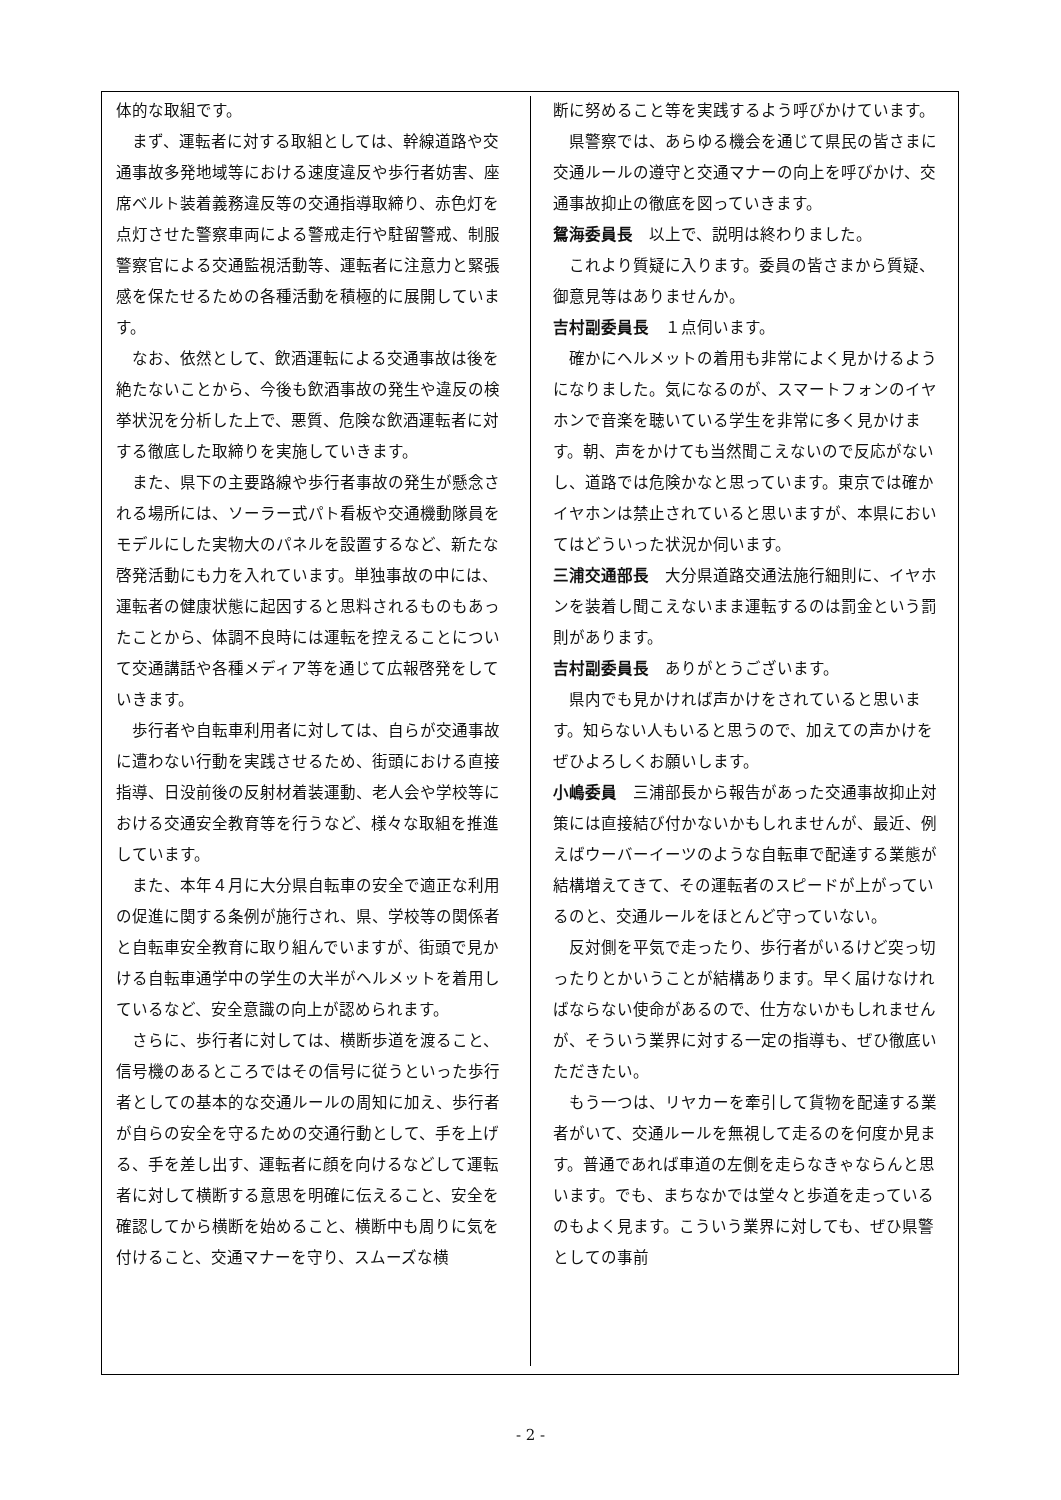体的な取組です。
まず、運転者に対する取組としては、幹線道路や交通事故多発地域等における速度違反や歩行者妨害、座席ベルト装着義務違反等の交通指導取締り、赤色灯を点灯させた警察車両による警戒走行や駐留警戒、制服警察官による交通監視活動等、運転者に注意力と緊張感を保たせるための各種活動を積極的に展開しています。
なお、依然として、飲酒運転による交通事故は後を絶たないことから、今後も飲酒事故の発生や違反の検挙状況を分析した上で、悪質、危険な飲酒運転者に対する徹底した取締りを実施していきます。
また、県下の主要路線や歩行者事故の発生が懸念される場所には、ソーラー式パト看板や交通機動隊員をモデルにした実物大のパネルを設置するなど、新たな啓発活動にも力を入れています。単独事故の中には、運転者の健康状態に起因すると思料されるものもあったことから、体調不良時には運転を控えることについて交通講話や各種メディア等を通じて広報啓発をしていきます。
歩行者や自転車利用者に対しては、自らが交通事故に遭わない行動を実践させるため、街頭における直接指導、日没前後の反射材着装運動、老人会や学校等における交通安全教育等を行うなど、様々な取組を推進しています。
また、本年４月に大分県自転車の安全で適正な利用の促進に関する条例が施行され、県、学校等の関係者と自転車安全教育に取り組んでいますが、街頭で見かける自転車通学中の学生の大半がヘルメットを着用しているなど、安全意識の向上が認められます。
さらに、歩行者に対しては、横断歩道を渡ること、信号機のあるところではその信号に従うといった歩行者としての基本的な交通ルールの周知に加え、歩行者が自らの安全を守るための交通行動として、手を上げる、手を差し出す、運転者に顔を向けるなどして運転者に対して横断する意思を明確に伝えること、安全を確認してから横断を始めること、横断中も周りに気を付けること、交通マナーを守り、スムーズな横
断に努めること等を実践するよう呼びかけています。
県警察では、あらゆる機会を通じて県民の皆さまに交通ルールの遵守と交通マナーの向上を呼びかけ、交通事故抑止の徹底を図っていきます。
鴛海委員長　以上で、説明は終わりました。
これより質疑に入ります。委員の皆さまから質疑、御意見等はありませんか。
吉村副委員長　１点伺います。
確かにヘルメットの着用も非常によく見かけるようになりました。気になるのが、スマートフォンのイヤホンで音楽を聴いている学生を非常に多く見かけます。朝、声をかけても当然聞こえないので反応がないし、道路では危険かなと思っています。東京では確かイヤホンは禁止されていると思いますが、本県においてはどういった状況か伺います。
三浦交通部長　大分県道路交通法施行細則に、イヤホンを装着し聞こえないまま運転するのは罰金という罰則があります。
吉村副委員長　ありがとうございます。
県内でも見かければ声かけをされていると思います。知らない人もいると思うので、加えての声かけをぜひよろしくお願いします。
小嶋委員　三浦部長から報告があった交通事故抑止対策には直接結び付かないかもしれませんが、最近、例えばウーバーイーツのような自転車で配達する業態が結構増えてきて、その運転者のスピードが上がっているのと、交通ルールをほとんど守っていない。
反対側を平気で走ったり、歩行者がいるけど突っ切ったりとかいうことが結構あります。早く届けなければならない使命があるので、仕方ないかもしれませんが、そういう業界に対する一定の指導も、ぜひ徹底いただきたい。
もう一つは、リヤカーを牽引して貨物を配達する業者がいて、交通ルールを無視して走るのを何度か見ます。普通であれば車道の左側を走らなきゃならんと思います。でも、まちなかでは堂々と歩道を走っているのもよく見ます。こういう業界に対しても、ぜひ県警としての事前
- 2 -